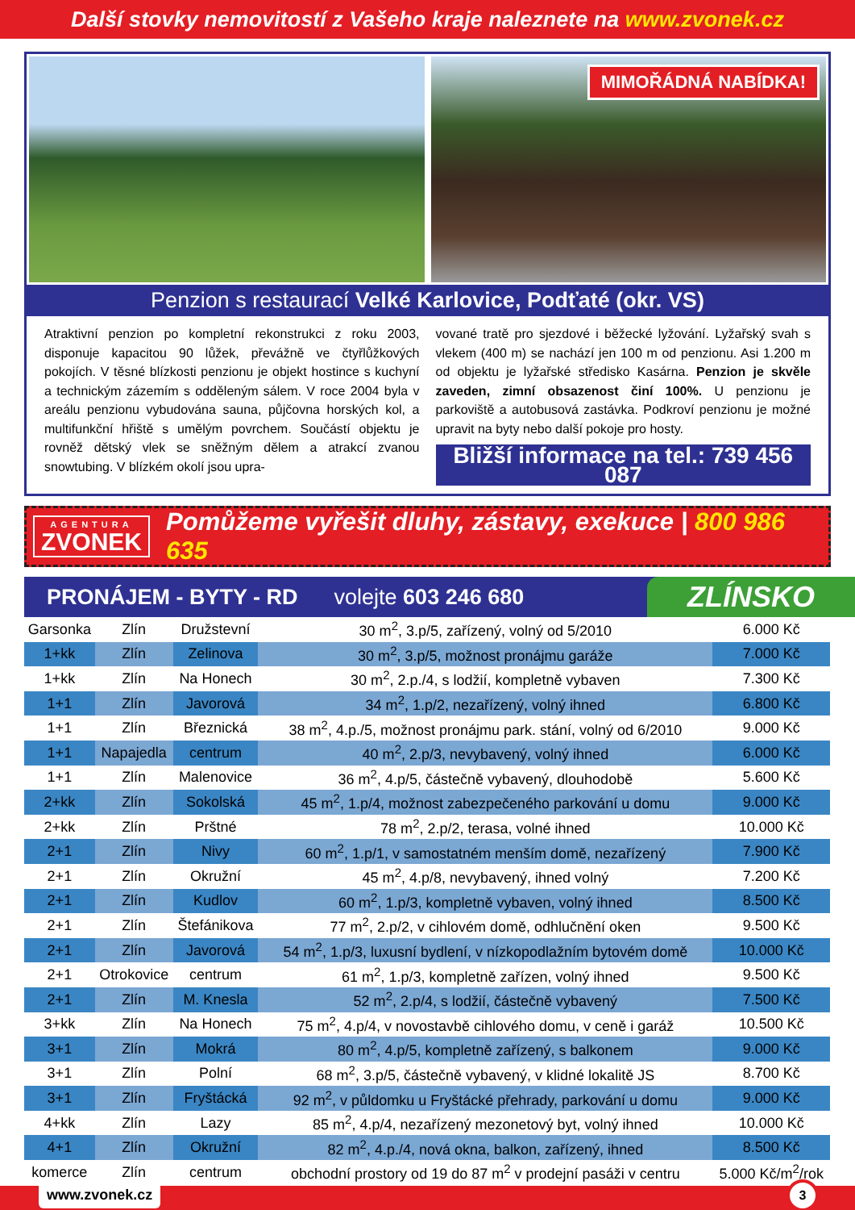Další stovky nemovitostí z Vašeho kraje naleznete na www.zvonek.cz
MIMOŘÁDNÁ NABÍDKA!
Penzion s restaurací Velké Karlovice, Podťaté (okr. VS)
Atraktivní penzion po kompletní rekonstrukci z roku 2003, disponuje kapacitou 90 lůžek, převážně ve čtyřlůžkových pokojích. V těsné blízkosti penzionu je objekt hostince s kuchyní a technickým zázemím s odděleným sálem. V roce 2004 byla v areálu penzionu vybudována sauna, půjčovna horských kol, a multifunkční hřiště s umělým povrchem. Součástí objektu je rovněž dětský vlek se sněžným dělem a atrakcí zvanou snowtubing. V blízkém okolí jsou upra-
vované tratě pro sjezdové i běžecké lyžování. Lyžařský svah s vlekem (400 m) se nachází jen 100 m od penzionu. Asi 1.200 m od objektu je lyžařské středisko Kasárna. Penzion je skvěle zaveden, zimní obsazenost činí 100%. U penzionu je parkoviště a autobusová zastávka. Podkroví penzionu je možné upravit na byty nebo další pokoje pro hosty.
Bližší informace na tel.: 739 456 087
AGENTURA
ZVONEK
Pomůžeme vyřešit dluhy, zástavy, exekuce | 800 986 635
PRONÁJEM - BYTY - RD volejte 603 246 680 ZLÍNSKO
| Garsonka | Zlín | Družstevní | 30 m<sup>2</sup>, 3.p/5, zařízený, volný od 5/2010 | 6.000 Kč |
| 1+kk | Zlín | Zelinova | 30 m<sup>2</sup>, 3.p/5, možnost pronájmu garáže | 7.000 Kč |
| 1+kk | Zlín | Na Honech | 30 m<sup>2</sup>, 2.p./4, s lodžií, kompletně vybaven | 7.300 Kč |
| 1+1 | Zlín | Javorová | 34 m<sup>2</sup>, 1.p/2, nezařízený, volný ihned | 6.800 Kč |
| 1+1 | Zlín | Březnická | 38 m<sup>2</sup>, 4.p./5, možnost pronájmu park. stání, volný od 6/2010 | 9.000 Kč |
| 1+1 | Napajedla | centrum | 40 m<sup>2</sup>, 2.p/3, nevybavený, volný ihned | 6.000 Kč |
| 1+1 | Zlín | Malenovice | 36 m<sup>2</sup>, 4.p/5, částečně vybavený, dlouhodobě | 5.600 Kč |
| 2+kk | Zlín | Sokolská | 45 m<sup>2</sup>, 1.p/4, možnost zabezpečeného parkování u domu | 9.000 Kč |
| 2+kk | Zlín | Prštné | 78 m<sup>2</sup>, 2.p/2, terasa, volné ihned | 10.000 Kč |
| 2+1 | Zlín | Nivy | 60 m<sup>2</sup>, 1.p/1, v samostatném menším domě, nezařízený | 7.900 Kč |
| 2+1 | Zlín | Okružní | 45 m<sup>2</sup>, 4.p/8, nevybavený, ihned volný | 7.200 Kč |
| 2+1 | Zlín | Kudlov | 60 m<sup>2</sup>, 1.p/3, kompletně vybaven, volný ihned | 8.500 Kč |
| 2+1 | Zlín | Štefánikova | 77 m<sup>2</sup>, 2.p/2, v cihlovém domě, odhlučnění oken | 9.500 Kč |
| 2+1 | Zlín | Javorová | 54 m<sup>2</sup>, 1.p/3, luxusní bydlení, v nízkopodlažním bytovém domě | 10.000 Kč |
| 2+1 | Otrokovice | centrum | 61 m<sup>2</sup>, 1.p/3, kompletně zařízen, volný ihned | 9.500 Kč |
| 2+1 | Zlín | M. Knesla | 52 m<sup>2</sup>, 2.p/4, s lodžií, částečně vybavený | 7.500 Kč |
| 3+kk | Zlín | Na Honech | 75 m<sup>2</sup>, 4.p/4, v novostavbě cihlového domu, v ceně i garáž | 10.500 Kč |
| 3+1 | Zlín | Mokrá | 80 m<sup>2</sup>, 4.p/5, kompletně zařízený, s balkonem | 9.000 Kč |
| 3+1 | Zlín | Polní | 68 m<sup>2</sup>, 3.p/5, částečně vybavený, v klidné lokalitě JS | 8.700 Kč |
| 3+1 | Zlín | Fryštácká | 92 m<sup>2</sup>, v půldomku u Fryštácké přehrady, parkování u domu | 9.000 Kč |
| 4+kk | Zlín | Lazy | 85 m<sup>2</sup>, 4.p/4, nezařízený mezonetový byt, volný ihned | 10.000 Kč |
| 4+1 | Zlín | Okružní | 82 m<sup>2</sup>, 4.p./4, nová okna, balkon, zařízený, ihned | 8.500 Kč |
| komerce | Zlín | centrum | obchodní prostory od 19 do 87 m<sup>2</sup> v prodejní pasáži v centru | 5.000 Kč/m<sup>2</sup>/rok |
www.zvonek.cz 3